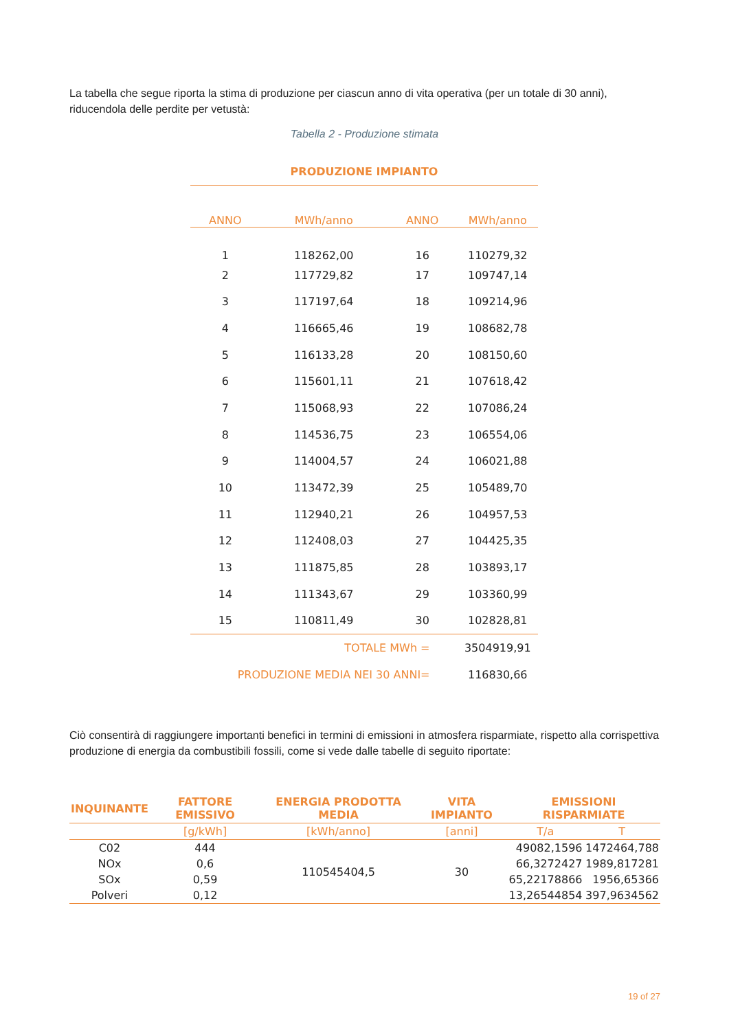La tabella che segue riporta la stima di produzione per ciascun anno di vita operativa (per un totale di 30 anni), riducendola delle perdite per vetustà:
Tabella 2 - Produzione stimata
| PRODUZIONE IMPIANTO | | | |
| --- | --- | --- | --- |
| ANNO | MWh/anno | ANNO | MWh/anno |
| 1 | 118262,00 | 16 | 110279,32 |
| 2 | 117729,82 | 17 | 109747,14 |
| 3 | 117197,64 | 18 | 109214,96 |
| 4 | 116665,46 | 19 | 108682,78 |
| 5 | 116133,28 | 20 | 108150,60 |
| 6 | 115601,11 | 21 | 107618,42 |
| 7 | 115068,93 | 22 | 107086,24 |
| 8 | 114536,75 | 23 | 106554,06 |
| 9 | 114004,57 | 24 | 106021,88 |
| 10 | 113472,39 | 25 | 105489,70 |
| 11 | 112940,21 | 26 | 104957,53 |
| 12 | 112408,03 | 27 | 104425,35 |
| 13 | 111875,85 | 28 | 103893,17 |
| 14 | 111343,67 | 29 | 103360,99 |
| 15 | 110811,49 | 30 | 102828,81 |
| TOTALE MWh = | | | 3504919,91 |
| PRODUZIONE MEDIA NEI 30 ANNI= | | | 116830,66 |
Ciò consentirà di raggiungere importanti benefici in termini di emissioni in atmosfera risparmiate, rispetto alla corrispettiva produzione di energia da combustibili fossili, come si vede dalle tabelle di seguito riportate:
| INQUINANTE | FATTORE EMISSIVO | ENERGIA PRODOTTA MEDIA | VITA IMPIANTO | EMISSIONI RISPARMIATE | |
| --- | --- | --- | --- | --- | --- |
| | [g/kWh] | [kWh/anno] | [anni] | T/a | T |
| C02 | 444 | 110545404,5 | 30 | 49082,1596 | 1472464,788 |
| NOx | 0,6 | | | 66,3272427 | 1989,817281 |
| SOx | 0,59 | | | 65,22178866 | 1956,65366 |
| Polveri | 0,12 | | | 13,26544854 | 397,9634562 |
19 of 27